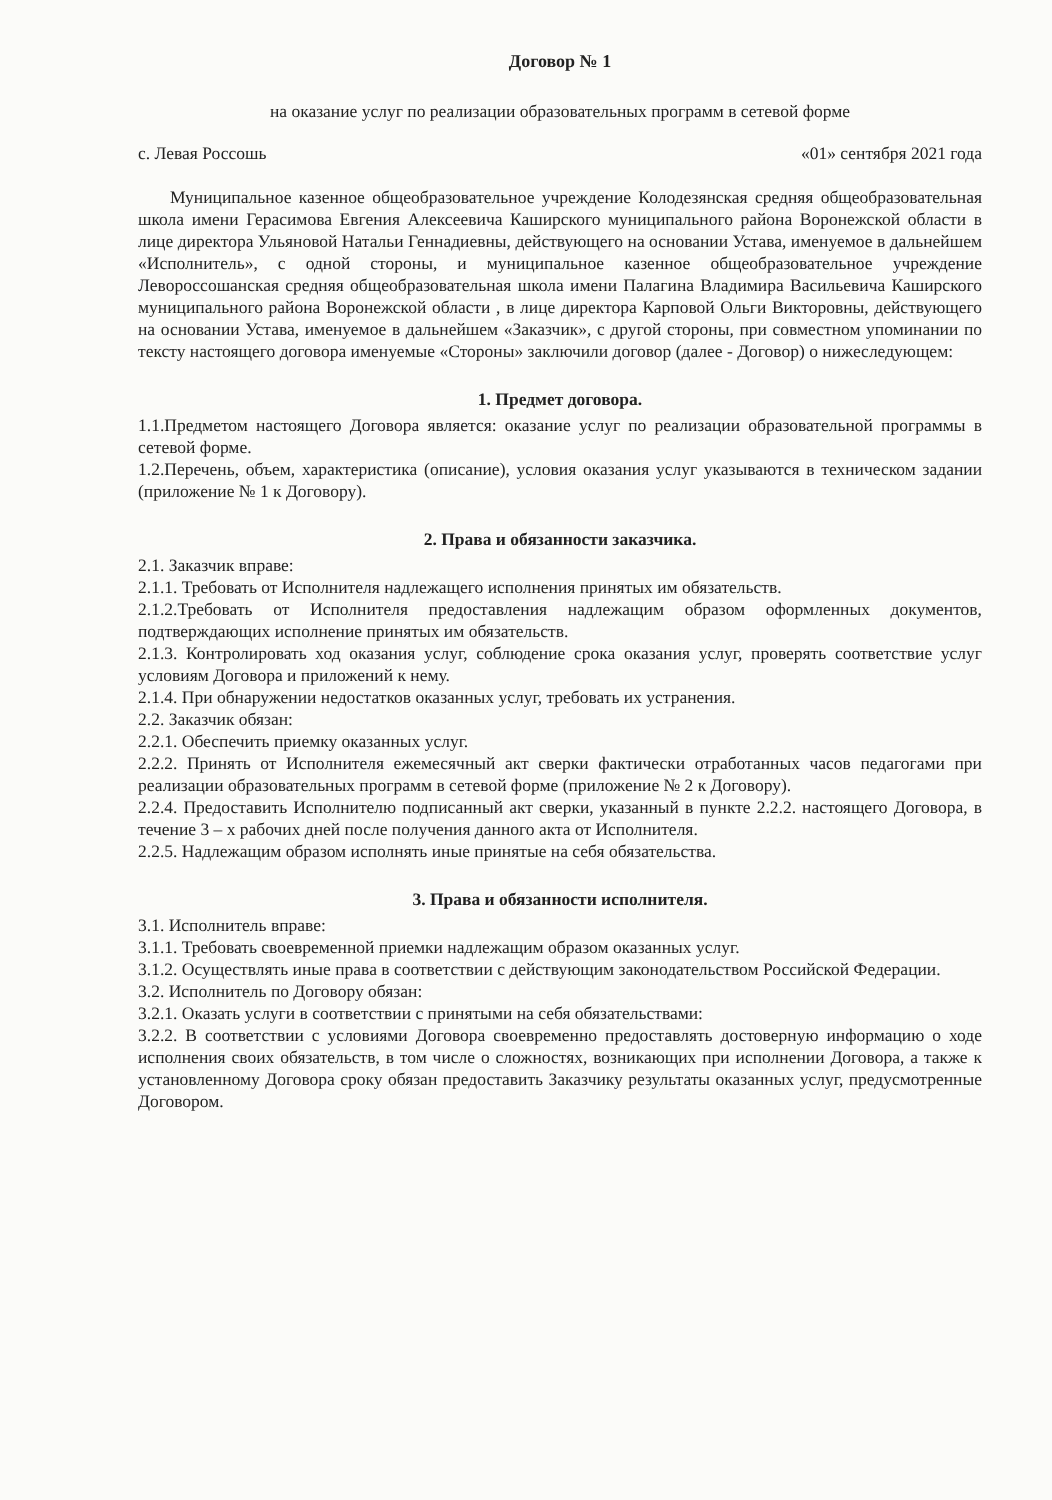Договор № 1
на оказание услуг по реализации образовательных программ в сетевой форме
с. Левая Россошь «01» сентября 2021 года
Муниципальное казенное общеобразовательное учреждение Колодезянская средняя общеобразовательная школа имени Герасимова Евгения Алексеевича Каширского муниципального района Воронежской области в лице директора Ульяновой Натальи Геннадиевны, действующего на основании Устава, именуемое в дальнейшем «Исполнитель», с одной стороны, и муниципальное казенное общеобразовательное учреждение Левороссошанская средняя общеобразовательная школа имени Палагина Владимира Васильевича Каширского муниципального района Воронежской области , в лице директора Карповой Ольги Викторовны, действующего на основании Устава, именуемое в дальнейшем «Заказчик», с другой стороны, при совместном упоминании по тексту настоящего договора именуемые «Стороны» заключили договор (далее - Договор) о нижеследующем:
1. Предмет договора.
1.1.Предметом настоящего Договора является: оказание услуг по реализации образовательной программы в сетевой форме.
1.2.Перечень, объем, характеристика (описание), условия оказания услуг указываются в техническом задании (приложение № 1 к Договору).
2. Права и обязанности заказчика.
2.1. Заказчик вправе:
2.1.1. Требовать от Исполнителя надлежащего исполнения принятых им обязательств.
2.1.2.Требовать от Исполнителя предоставления надлежащим образом оформленных документов, подтверждающих исполнение принятых им обязательств.
2.1.3. Контролировать ход оказания услуг, соблюдение срока оказания услуг, проверять соответствие услуг условиям Договора и приложений к нему.
2.1.4. При обнаружении недостатков оказанных услуг, требовать их устранения.
2.2. Заказчик обязан:
2.2.1. Обеспечить приемку оказанных услуг.
2.2.2. Принять от Исполнителя ежемесячный акт сверки фактически отработанных часов педагогами при реализации образовательных программ в сетевой форме (приложение № 2 к Договору).
2.2.4. Предоставить Исполнителю подписанный акт сверки, указанный в пункте 2.2.2. настоящего Договора, в течение 3 – х рабочих дней после получения данного акта от Исполнителя.
2.2.5. Надлежащим образом исполнять иные принятые на себя обязательства.
3. Права и обязанности исполнителя.
3.1. Исполнитель вправе:
3.1.1. Требовать своевременной приемки надлежащим образом оказанных услуг.
3.1.2. Осуществлять иные права в соответствии с действующим законодательством Российской Федерации.
3.2. Исполнитель по Договору обязан:
3.2.1. Оказать услуги в соответствии с принятыми на себя обязательствами:
3.2.2. В соответствии с условиями Договора своевременно предоставлять достоверную информацию о ходе исполнения своих обязательств, в том числе о сложностях, возникающих при исполнении Договора, а также к установленному Договора сроку обязан предоставить Заказчику результаты оказанных услуг, предусмотренные Договором.